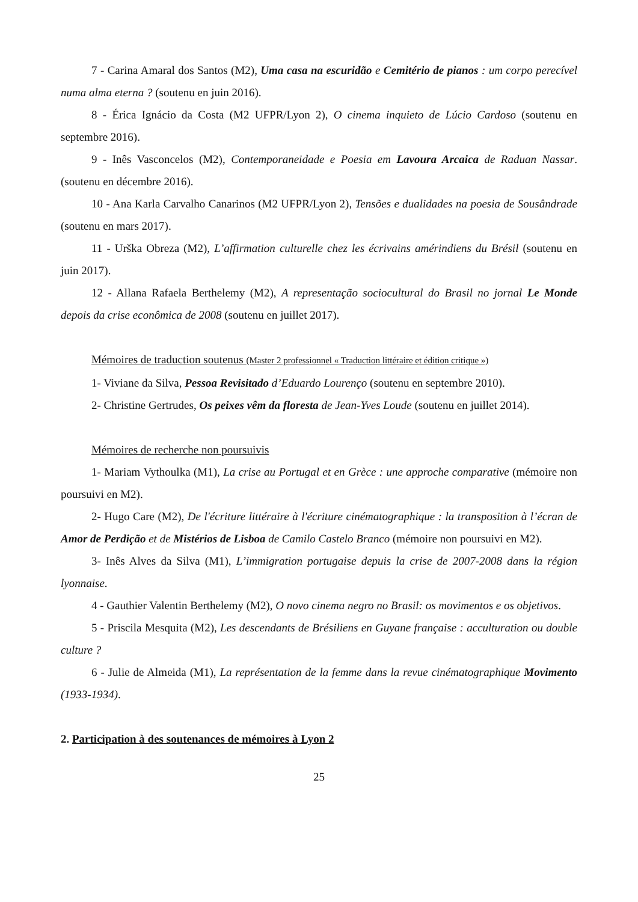7 - Carina Amaral dos Santos (M2), Uma casa na escuridão e Cemitério de pianos : um corpo perecível numa alma eterna ? (soutenu en juin 2016).
8 - Érica Ignácio da Costa (M2 UFPR/Lyon 2), O cinema inquieto de Lúcio Cardoso (soutenu en septembre 2016).
9 - Inês Vasconcelos (M2), Contemporaneidade e Poesia em Lavoura Arcaica de Raduan Nassar. (soutenu en décembre 2016).
10 - Ana Karla Carvalho Canarinos (M2 UFPR/Lyon 2), Tensões e dualidades na poesia de Sousândrade (soutenu en mars 2017).
11 - Urška Obreza (M2), L’affirmation culturelle chez les écrivains amérindiens du Brésil (soutenu en juin 2017).
12 - Allana Rafaela Berthelemy (M2), A representação sociocultural do Brasil no jornal Le Monde depois da crise econômica de 2008 (soutenu en juillet 2017).
Mémoires de traduction soutenus (Master 2 professionnel « Traduction littéraire et édition critique »)
1- Viviane da Silva, Pessoa Revisitado d’Eduardo Lourenço (soutenu en septembre 2010).
2- Christine Gertrudes, Os peixes vêm da floresta de Jean-Yves Loude (soutenu en juillet 2014).
Mémoires de recherche non poursuivis
1- Mariam Vythoulka (M1), La crise au Portugal et en Grèce : une approche comparative (mémoire non poursuivi en M2).
2- Hugo Care (M2), De l'écriture littéraire à l'écriture cinématographique : la transposition à l’écran de Amor de Perdição et de Mistérios de Lisboa de Camilo Castelo Branco (mémoire non poursuivi en M2).
3- Inês Alves da Silva (M1), L’immigration portugaise depuis la crise de 2007-2008 dans la région lyonnaise.
4 - Gauthier Valentin Berthelemy (M2), O novo cinema negro no Brasil: os movimentos e os objetivos.
5 - Priscila Mesquita (M2), Les descendants de Brésiliens en Guyane française : acculturation ou double culture ?
6 - Julie de Almeida (M1), La représentation de la femme dans la revue cinématographique Movimento (1933-1934).
2. Participation à des soutenances de mémoires à Lyon 2
25